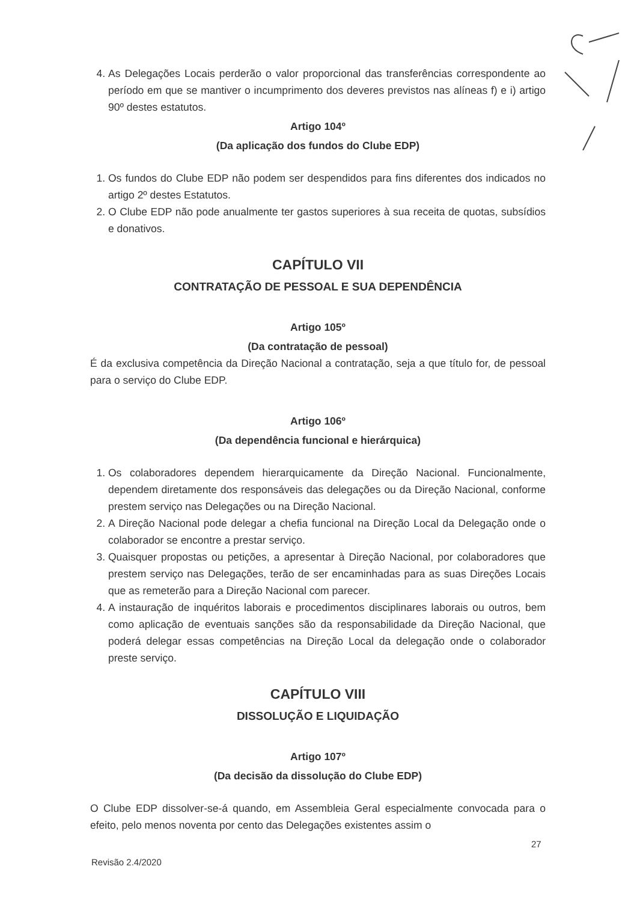4. As Delegações Locais perderão o valor proporcional das transferências correspondente ao período em que se mantiver o incumprimento dos deveres previstos nas alíneas f) e i) artigo 90º destes estatutos.
Artigo 104º
(Da aplicação dos fundos do Clube EDP)
1. Os fundos do Clube EDP não podem ser despendidos para fins diferentes dos indicados no artigo 2º destes Estatutos.
2. O Clube EDP não pode anualmente ter gastos superiores à sua receita de quotas, subsídios e donativos.
CAPÍTULO VII
CONTRATAÇÃO DE PESSOAL E SUA DEPENDÊNCIA
Artigo 105º
(Da contratação de pessoal)
É da exclusiva competência da Direção Nacional a contratação, seja a que título for, de pessoal para o serviço do Clube EDP.
Artigo 106º
(Da dependência funcional e hierárquica)
1. Os colaboradores dependem hierarquicamente da Direção Nacional. Funcionalmente, dependem diretamente dos responsáveis das delegações ou da Direção Nacional, conforme prestem serviço nas Delegações ou na Direção Nacional.
2. A Direção Nacional pode delegar a chefia funcional na Direção Local da Delegação onde o colaborador se encontre a prestar serviço.
3. Quaisquer propostas ou petições, a apresentar à Direção Nacional, por colaboradores que prestem serviço nas Delegações, terão de ser encaminhadas para as suas Direções Locais que as remeterão para a Direção Nacional com parecer.
4. A instauração de inquéritos laborais e procedimentos disciplinares laborais ou outros, bem como aplicação de eventuais sanções são da responsabilidade da Direção Nacional, que poderá delegar essas competências na Direção Local da delegação onde o colaborador preste serviço.
CAPÍTULO VIII
DISSOLUÇÃO E LIQUIDAÇÃO
Artigo 107º
(Da decisão da dissolução do Clube EDP)
O Clube EDP dissolver-se-á quando, em Assembleia Geral especialmente convocada para o efeito, pelo menos noventa por cento das Delegações existentes assim o
27
Revisão 2.4/2020